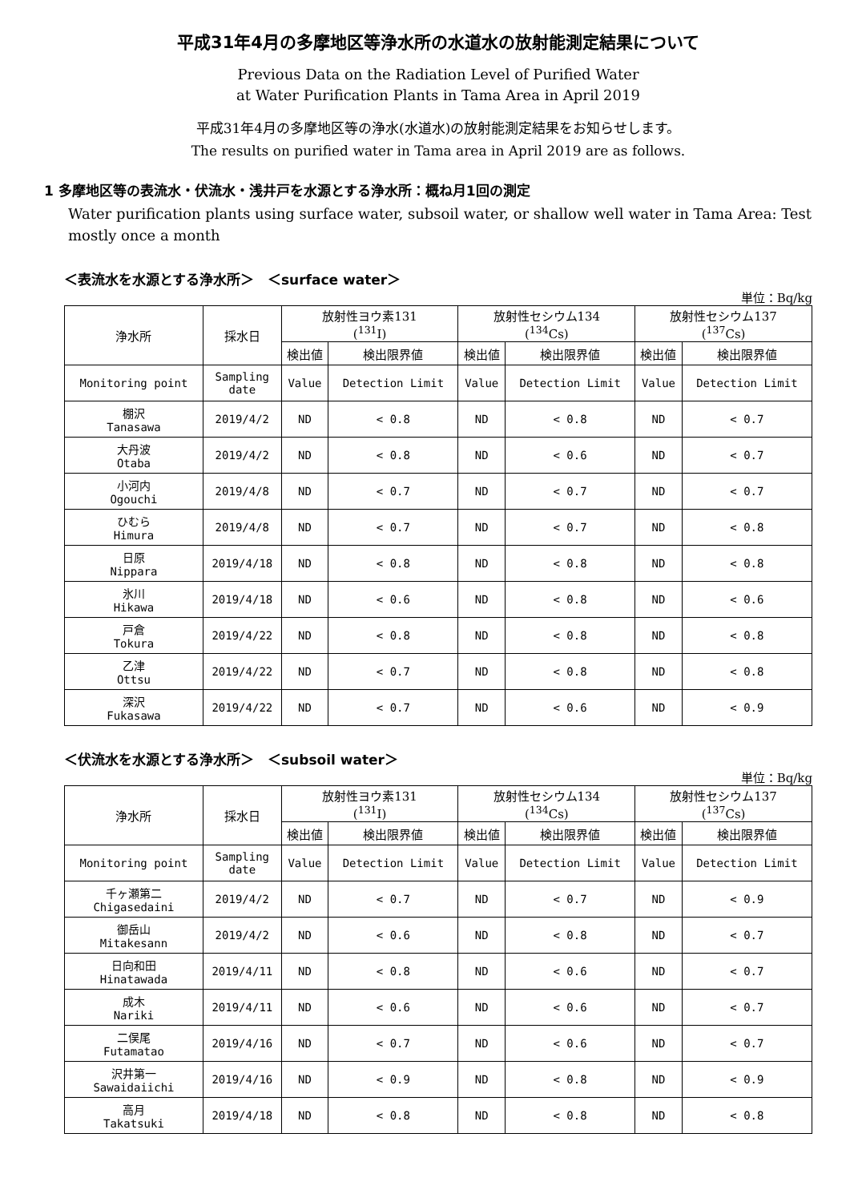平成31年4月の多摩地区等浄水所の水道水の放射能測定結果について
Previous Data on the Radiation Level of Purified Water
at Water Purification Plants in Tama Area in April 2019
平成31年4月の多摩地区等の浄水(水道水)の放射能測定結果をお知らせします。
The results on purified water in Tama area in April 2019 are as follows.
1 多摩地区等の表流水・伏流水・浅井戸を水源とする浄水所：概ね月1回の測定
Water purification plants using surface water, subsoil water, or shallow well water in Tama Area: Test mostly once a month
＜表流水を水源とする浄水所＞　＜surface water＞
単位：Bq/kg
| 浄水所 | 採水日 | 放射性ヨウ素131 (<sup>131</sup>I) | | 放射性セシウム134 (<sup>134</sup>Cs) | | 放射性セシウム137 (<sup>137</sup>Cs) | |
| --- | --- | --- | --- | --- | --- | --- | --- |
| | | 検出値 | 検出限界値 | 検出値 | 検出限界値 | 検出値 | 検出限界値 |
| Monitoring point | Sampling date | Value | Detection Limit | Value | Detection Limit | Value | Detection Limit |
| 棚沢 Tanasawa | 2019/4/2 | ND | < 0.8 | ND | < 0.8 | ND | < 0.7 |
| 大丹波 Otaba | 2019/4/2 | ND | < 0.8 | ND | < 0.6 | ND | < 0.7 |
| 小河内 Ogouchi | 2019/4/8 | ND | < 0.7 | ND | < 0.7 | ND | < 0.7 |
| ひむら Himura | 2019/4/8 | ND | < 0.7 | ND | < 0.7 | ND | < 0.8 |
| 日原 Nippara | 2019/4/18 | ND | < 0.8 | ND | < 0.8 | ND | < 0.8 |
| 氷川 Hikawa | 2019/4/18 | ND | < 0.6 | ND | < 0.8 | ND | < 0.6 |
| 戸倉 Tokura | 2019/4/22 | ND | < 0.8 | ND | < 0.8 | ND | < 0.8 |
| 乙津 Ottsu | 2019/4/22 | ND | < 0.7 | ND | < 0.8 | ND | < 0.8 |
| 深沢 Fukasawa | 2019/4/22 | ND | < 0.7 | ND | < 0.6 | ND | < 0.9 |
＜伏流水を水源とする浄水所＞　＜subsoil water＞
単位：Bq/kg
| 浄水所 | 採水日 | 放射性ヨウ素131 (<sup>131</sup>I) | | 放射性セシウム134 (<sup>134</sup>Cs) | | 放射性セシウム137 (<sup>137</sup>Cs) | |
| --- | --- | --- | --- | --- | --- | --- | --- |
| | | 検出値 | 検出限界値 | 検出値 | 検出限界値 | 検出値 | 検出限界値 |
| Monitoring point | Sampling date | Value | Detection Limit | Value | Detection Limit | Value | Detection Limit |
| 千ヶ瀬第二 Chigasedaini | 2019/4/2 | ND | < 0.7 | ND | < 0.7 | ND | < 0.9 |
| 御岳山 Mitakesann | 2019/4/2 | ND | < 0.6 | ND | < 0.8 | ND | < 0.7 |
| 日向和田 Hinatawada | 2019/4/11 | ND | < 0.8 | ND | < 0.6 | ND | < 0.7 |
| 成木 Nariki | 2019/4/11 | ND | < 0.6 | ND | < 0.6 | ND | < 0.7 |
| 二俣尾 Futamatao | 2019/4/16 | ND | < 0.7 | ND | < 0.6 | ND | < 0.7 |
| 沢井第一 Sawaidaiichi | 2019/4/16 | ND | < 0.9 | ND | < 0.8 | ND | < 0.9 |
| 高月 Takatsuki | 2019/4/18 | ND | < 0.8 | ND | < 0.8 | ND | < 0.8 |